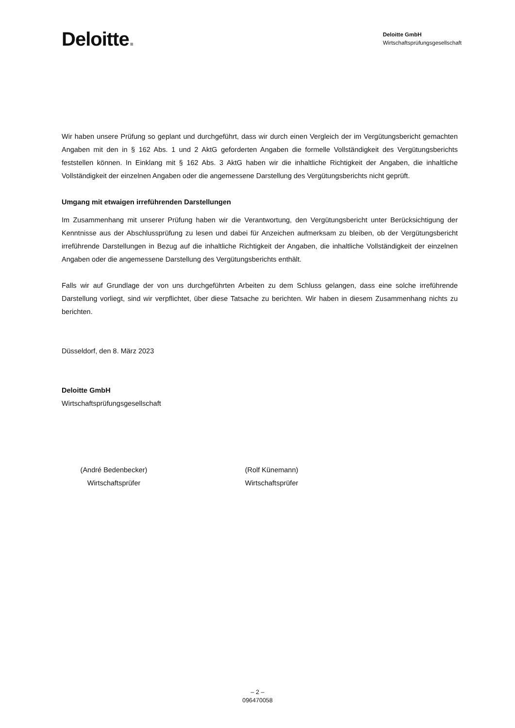Deloitte.
Deloitte GmbH
Wirtschaftsprüfungsgesellschaft
Wir haben unsere Prüfung so geplant und durchgeführt, dass wir durch einen Vergleich der im Vergütungsbericht gemachten Angaben mit den in § 162 Abs. 1 und 2 AktG geforderten Angaben die formelle Vollständigkeit des Vergütungsberichts feststellen können. In Einklang mit § 162 Abs. 3 AktG haben wir die inhaltliche Richtigkeit der Angaben, die inhaltliche Vollständigkeit der einzelnen Angaben oder die angemessene Darstellung des Vergütungsberichts nicht geprüft.
Umgang mit etwaigen irreführenden Darstellungen
Im Zusammenhang mit unserer Prüfung haben wir die Verantwortung, den Vergütungsbericht unter Berücksichtigung der Kenntnisse aus der Abschlussprüfung zu lesen und dabei für Anzeichen aufmerksam zu bleiben, ob der Vergütungsbericht irreführende Darstellungen in Bezug auf die inhaltliche Richtigkeit der Angaben, die inhaltliche Vollständigkeit der einzelnen Angaben oder die angemessene Darstellung des Vergütungsberichts enthält.
Falls wir auf Grundlage der von uns durchgeführten Arbeiten zu dem Schluss gelangen, dass eine solche irreführende Darstellung vorliegt, sind wir verpflichtet, über diese Tatsache zu berichten. Wir haben in diesem Zusammenhang nichts zu berichten.
Düsseldorf, den 8. März 2023
Deloitte GmbH
Wirtschaftsprüfungsgesellschaft
(André Bedenbecker)
Wirtschaftsprüfer
(Rolf Künemann)
Wirtschaftsprüfer
– 2 –
096470058